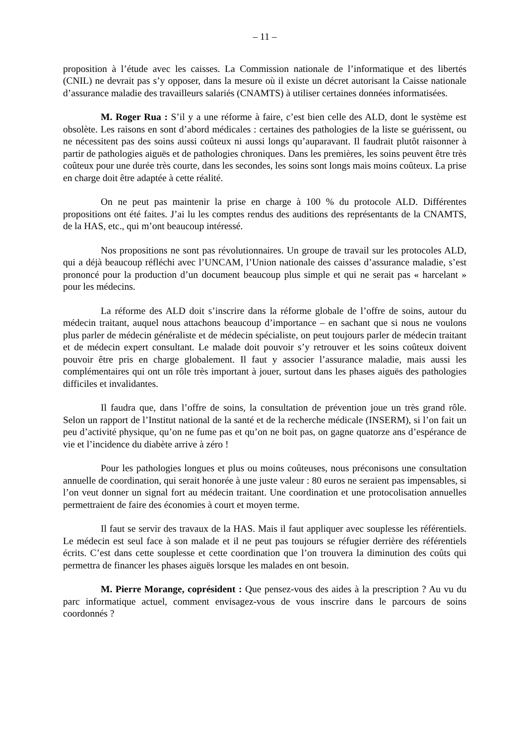– 11 –
proposition à l’étude avec les caisses. La Commission nationale de l’informatique et des libertés (CNIL) ne devrait pas s’y opposer, dans la mesure où il existe un décret autorisant la Caisse nationale d’assurance maladie des travailleurs salariés (CNAMTS) à utiliser certaines données informatisées.
M. Roger Rua : S’il y a une réforme à faire, c’est bien celle des ALD, dont le système est obsolète. Les raisons en sont d’abord médicales : certaines des pathologies de la liste se guérissent, ou ne nécessitent pas des soins aussi coûteux ni aussi longs qu’auparavant. Il faudrait plutôt raisonner à partir de pathologies aiguës et de pathologies chroniques. Dans les premières, les soins peuvent être très coûteux pour une durée très courte, dans les secondes, les soins sont longs mais moins coûteux. La prise en charge doit être adaptée à cette réalité.
On ne peut pas maintenir la prise en charge à 100 % du protocole ALD. Différentes propositions ont été faites. J’ai lu les comptes rendus des auditions des représentants de la CNAMTS, de la HAS, etc., qui m’ont beaucoup intéressé.
Nos propositions ne sont pas révolutionnaires. Un groupe de travail sur les protocoles ALD, qui a déjà beaucoup réfléchi avec l’UNCAM, l’Union nationale des caisses d’assurance maladie, s’est prononcé pour la production d’un document beaucoup plus simple et qui ne serait pas « harcelant » pour les médecins.
La réforme des ALD doit s’inscrire dans la réforme globale de l’offre de soins, autour du médecin traitant, auquel nous attachons beaucoup d’importance – en sachant que si nous ne voulons plus parler de médecin généraliste et de médecin spécialiste, on peut toujours parler de médecin traitant et de médecin expert consultant. Le malade doit pouvoir s’y retrouver et les soins coûteux doivent pouvoir être pris en charge globalement. Il faut y associer l’assurance maladie, mais aussi les complémentaires qui ont un rôle très important à jouer, surtout dans les phases aiguës des pathologies difficiles et invalidantes.
Il faudra que, dans l’offre de soins, la consultation de prévention joue un très grand rôle. Selon un rapport de l’Institut national de la santé et de la recherche médicale (INSERM), si l’on fait un peu d’activité physique, qu’on ne fume pas et qu’on ne boit pas, on gagne quatorze ans d’espérance de vie et l’incidence du diabète arrive à zéro !
Pour les pathologies longues et plus ou moins coûteuses, nous préconisons une consultation annuelle de coordination, qui serait honorée à une juste valeur : 80 euros ne seraient pas impensables, si l’on veut donner un signal fort au médecin traitant. Une coordination et une protocolisation annuelles permettraient de faire des économies à court et moyen terme.
Il faut se servir des travaux de la HAS. Mais il faut appliquer avec souplesse les référentiels. Le médecin est seul face à son malade et il ne peut pas toujours se réfugier derrière des référentiels écrits. C’est dans cette souplesse et cette coordination que l’on trouvera la diminution des coûts qui permettra de financer les phases aiguës lorsque les malades en ont besoin.
M. Pierre Morange, coprésident : Que pensez-vous des aides à la prescription ? Au vu du parc informatique actuel, comment envisagez-vous de vous inscrire dans le parcours de soins coordonnés ?